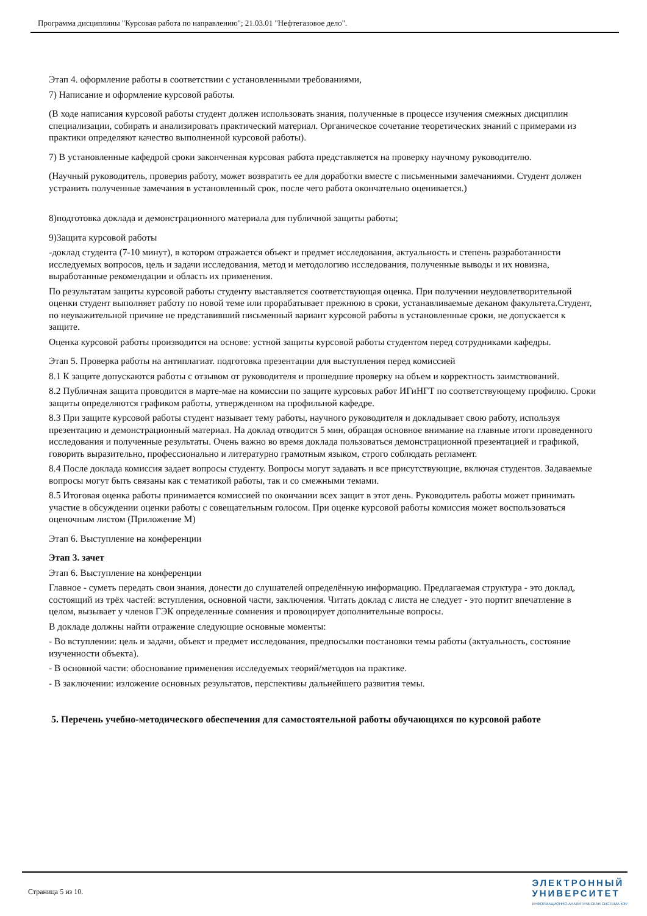Программа дисциплины "Курсовая работа по направлению"; 21.03.01 "Нефтегазовое дело".
Этап 4. оформление работы в соответствии с установленными требованиями,
7) Написание и оформление курсовой работы.
(В ходе написания курсовой работы студент должен использовать знания, полученные в процессе изучения смежных дисциплин специализации, собирать и анализировать практический материал. Органическое сочетание теоретических знаний с примерами из практики определяют качество выполненной курсовой работы).
7) В установленные кафедрой сроки законченная курсовая работа представляется на проверку научному руководителю.
(Научный руководитель, проверив работу, может возвратить ее для доработки вместе с письменными замечаниями. Студент должен устранить полученные замечания в установленный срок, после чего работа окончательно оценивается.)
8)подготовка доклада и демонстрационного материала для публичной защиты работы;
9)Защита курсовой работы
-доклад студента (7-10 минут), в котором отражается объект и предмет исследования, актуальность и степень разработанности исследуемых вопросов, цель и задачи исследования, метод и методологию исследования, полученные выводы и их новизна, выработанные рекомендации и область их применения.
По результатам защиты курсовой работы студенту выставляется соответствующая оценка. При получении неудовлетворительной оценки студент выполняет работу по новой теме или прорабатывает прежнюю в сроки, устанавливаемые деканом факультета.Студент, по неуважительной причине не представивший письменный вариант курсовой работы в установленные сроки, не допускается к защите.
Оценка курсовой работы производится на основе: устной защиты курсовой работы студентом перед сотрудниками кафедры.
Этап 5. Проверка работы на антиплагиат. подготовка презентации для выступления перед комиссией
8.1 К защите допускаются работы с отзывом от руководителя и прошедшие проверку на объем и корректность заимствований.
8.2 Публичная защита проводится в марте-мае на комиссии по защите курсовых работ ИГиНГТ по соответствующему профилю. Сроки защиты определяются графиком работы, утвержденном на профильной кафедре.
8.3 При защите курсовой работы студент называет тему работы, научного руководителя и докладывает свою работу, используя презентацию и демонстрационный материал. На доклад отводится 5 мин, обращая основное внимание на главные итоги проведенного исследования и полученные результаты. Очень важно во время доклада пользоваться демонстрационной презентацией и графикой, говорить выразительно, профессионально и литературно грамотным языком, строго соблюдать регламент.
8.4 После доклада комиссия задает вопросы студенту. Вопросы могут задавать и все присутствующие, включая студентов. Задаваемые вопросы могут быть связаны как с тематикой работы, так и со смежными темами.
8.5 Итоговая оценка работы принимается комиссией по окончании всех защит в этот день. Руководитель работы может принимать участие в обсуждении оценки работы с совещательным голосом. При оценке курсовой работы комиссия может воспользоваться оценочным листом (Приложение М)
Этап 6. Выступление на конференции
Этап 3. зачет
Этап 6. Выступление на конференции
Главное - суметь передать свои знания, донести до слушателей определённую информацию. Предлагаемая структура - это доклад, состоящий из трёх частей: вступления, основной части, заключения. Читать доклад с листа не следует - это портит впечатление в целом, вызывает у членов ГЭК определенные сомнения и провоцирует дополнительные вопросы.
В докладе должны найти отражение следующие основные моменты:
- Во вступлении: цель и задачи, объект и предмет исследования, предпосылки постановки темы работы (актуальность, состояние изученности объекта).
- В основной части: обоснование применения исследуемых теорий/методов на практике.
- В заключении: изложение основных результатов, перспективы дальнейшего развития темы.
5. Перечень учебно-методического обеспечения для самостоятельной работы обучающихся по курсовой работе
Страница 5 из 10.
ЭЛЕКТРОННЫЙ
УНИВЕРСИТЕТ
ИНФОРМАЦИОННО-АНАЛИТИЧЕСКАЯ СИСТЕМА КФУ